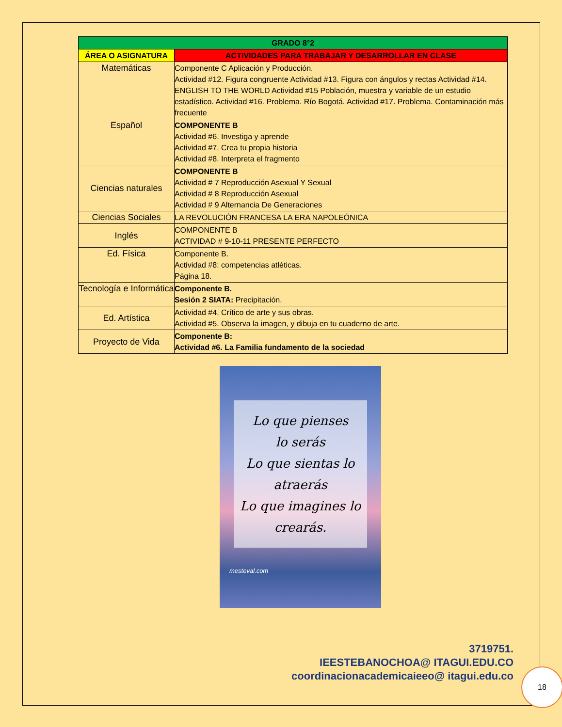| GRADO 8°2 | |
| --- | --- |
| ÁREA O ASIGNATURA | ACTIVIDADES PARA TRABAJAR Y DESARROLLAR EN CLASE |
| Matemáticas | Componente C Aplicación y Producción. Actividad #12. Figura congruente Actividad #13. Figura con ángulos y rectas Actividad #14. ENGLISH TO THE WORLD Actividad #15 Población, muestra y variable de un estudio estadístico. Actividad #16. Problema. Río Bogotá. Actividad #17. Problema. Contaminación más frecuente |
| Español | COMPONENTE B Actividad #6. Investiga y aprende Actividad #7. Crea tu propia historia Actividad #8. Interpreta el fragmento |
| Ciencias naturales | COMPONENTE B Actividad # 7 Reproducción Asexual Y Sexual Actividad # 8 Reproducción Asexual Actividad # 9 Alternancia De Generaciones |
| Ciencias Sociales | LA REVOLUCIÓN FRANCESA LA ERA NAPOLEÓNICA |
| Inglés | COMPONENTE B ACTIVIDAD # 9-10-11 PRESENTE PERFECTO |
| Ed. Física | Componente B. Actividad #8: competencias atléticas. Página 18. |
| Tecnología e Informática | Componente B. Sesión 2 SIATA: Precipitación. |
| Ed. Artística | Actividad #4. Crítico de arte y sus obras. Actividad #5. Observa la imagen, y dibuja en tu cuaderno de arte. |
| Proyecto de Vida | Componente B: Actividad #6. La Familia fundamento de la sociedad |
Lo que pienses
lo serás
Lo que sientas lo
atraerás
Lo que imagines lo
crearás.
mesteval.com
3719751.
IEESTEBANOCHOA@ ITAGUI.EDU.CO
coordinacionacademicaieeo@ itagui.edu.co
18